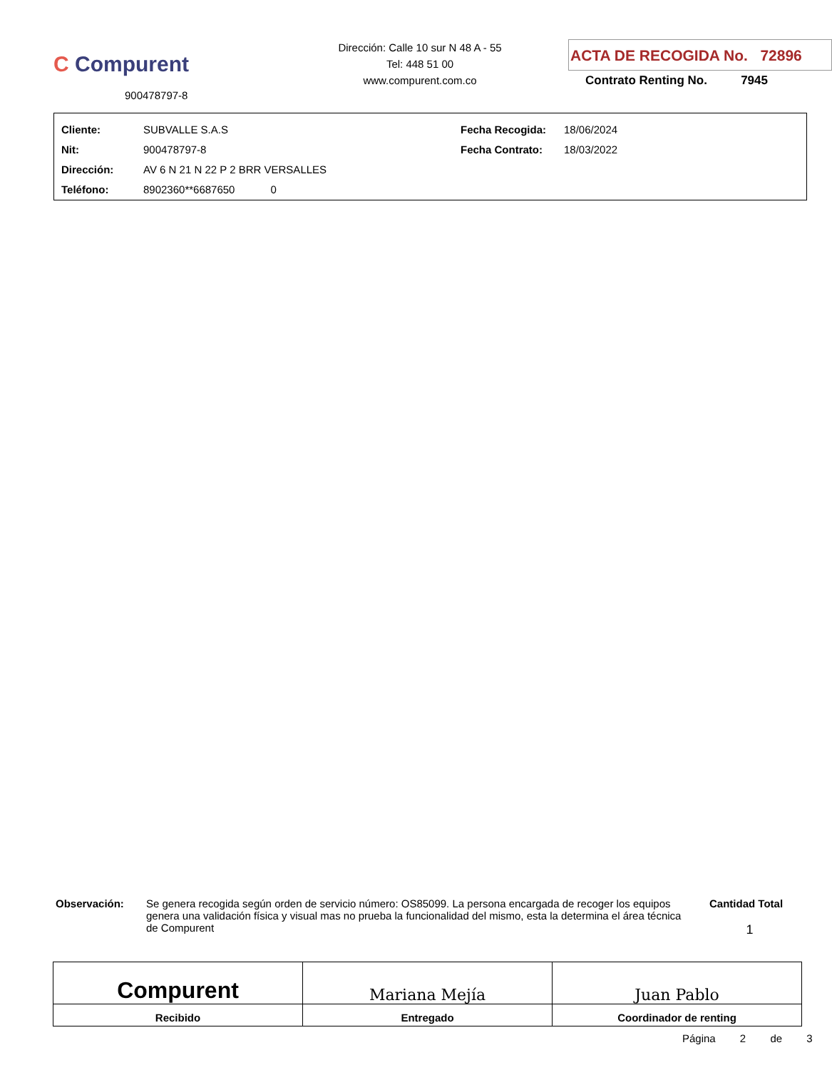C Compurent
900478797-8
Dirección: Calle 10 sur N 48 A - 55
Tel: 448 51 00
www.compurent.com.co
ACTA DE RECOGIDA No. 72896
Contrato Renting No. 7945
| Cliente: | SUBVALLE S.A.S | Fecha Recogida: | 18/06/2024 |
| Nit: | 900478797-8 | Fecha Contrato: | 18/03/2022 |
| Dirección: | AV 6 N 21 N 22 P 2 BRR VERSALLES | | |
| Teléfono: | 8902360**6687650 0 | | |
Observación: Se genera recogida según orden de servicio número: OS85099. La persona encargada de recoger los equipos genera una validación física y visual mas no prueba la funcionalidad del mismo, esta la determina el área técnica de Compurent
Cantidad Total
1
Compurent
Recibido
Mariana Mejía
Entregado
Juan Pablo
Coordinador de renting
Página 2 de 3